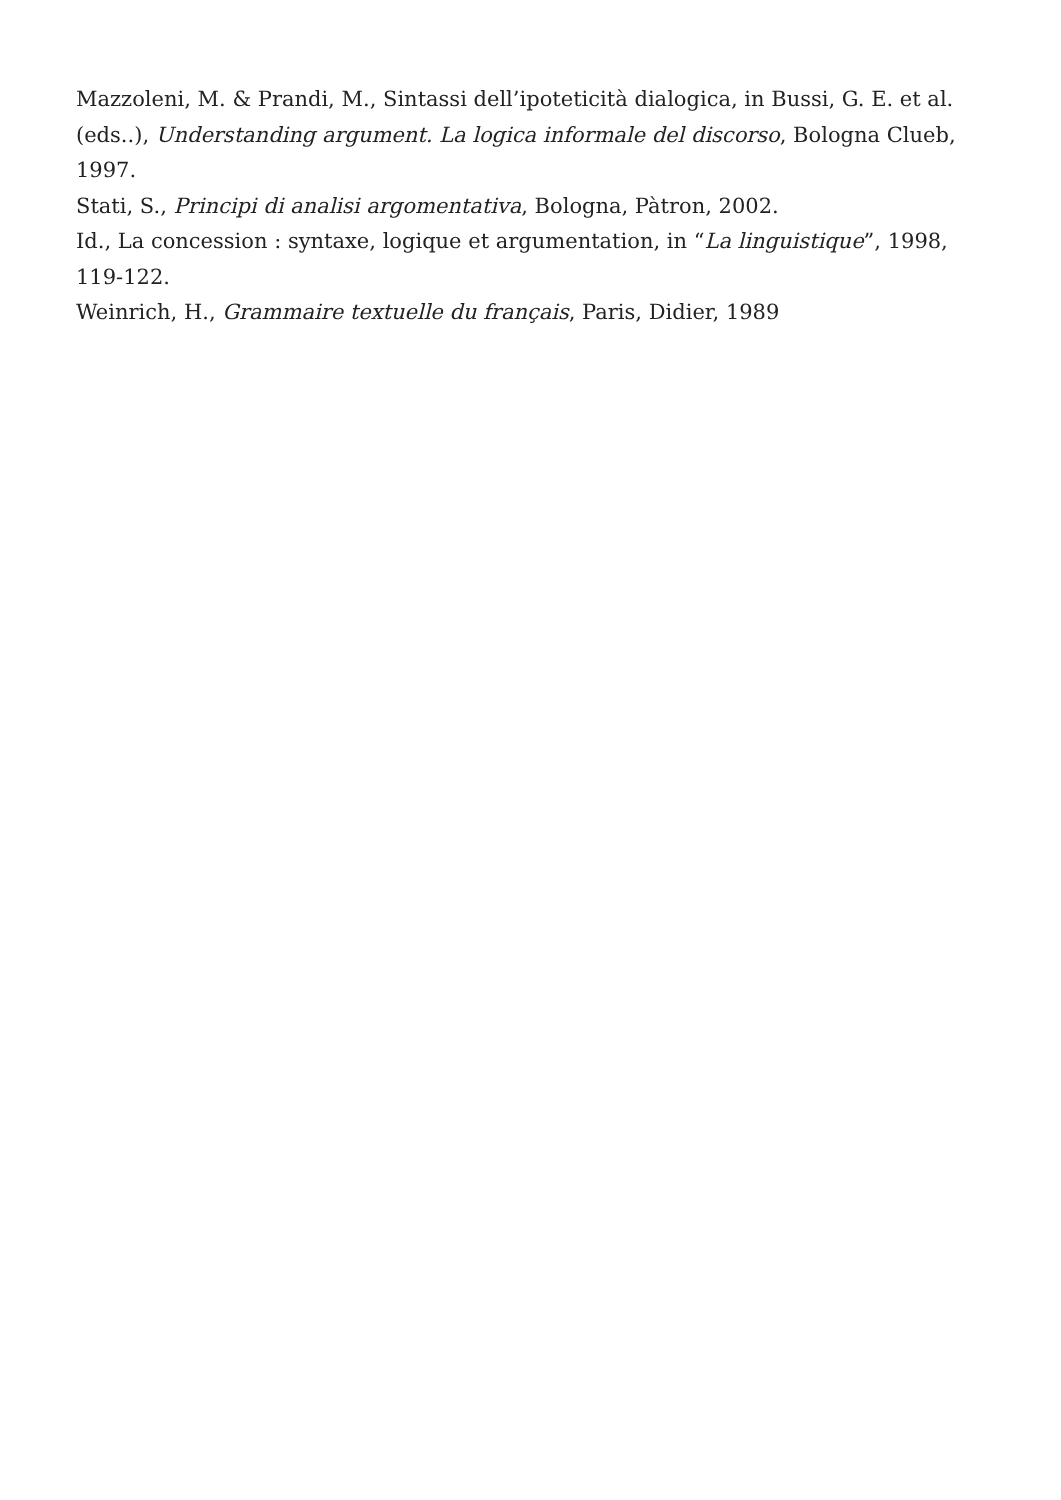Mazzoleni, M. & Prandi, M., Sintassi dell’ipoteticità dialogica, in Bussi, G. E. et al. (eds..), Understanding argument. La logica informale del discorso, Bologna Clueb, 1997.
Stati, S., Principi di analisi argomentativa, Bologna, Pàtron, 2002.
Id., La concession : syntaxe, logique et argumentation, in “La linguistique”, 1998, 119-122.
Weinrich, H., Grammaire textuelle du français, Paris, Didier, 1989